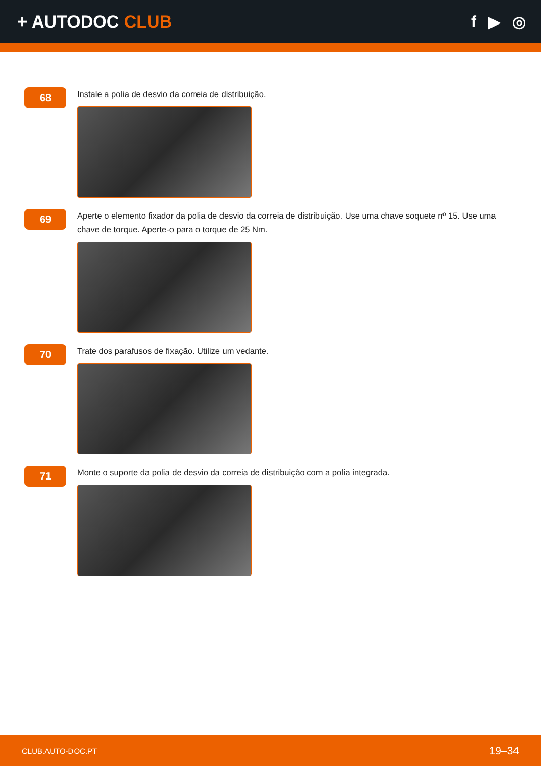+ AUTODOC CLUB f ▶ ◎
68
Instale a polia de desvio da correia de distribuição.
69
Aperte o elemento fixador da polia de desvio da correia de distribuição. Use uma chave soquete nº 15. Use uma chave de torque. Aperte-o para o torque de 25 Nm.
70
Trate dos parafusos de fixação. Utilize um vedante.
71
Monte o suporte da polia de desvio da correia de distribuição com a polia integrada.
CLUB.AUTO-DOC.PT 19–34